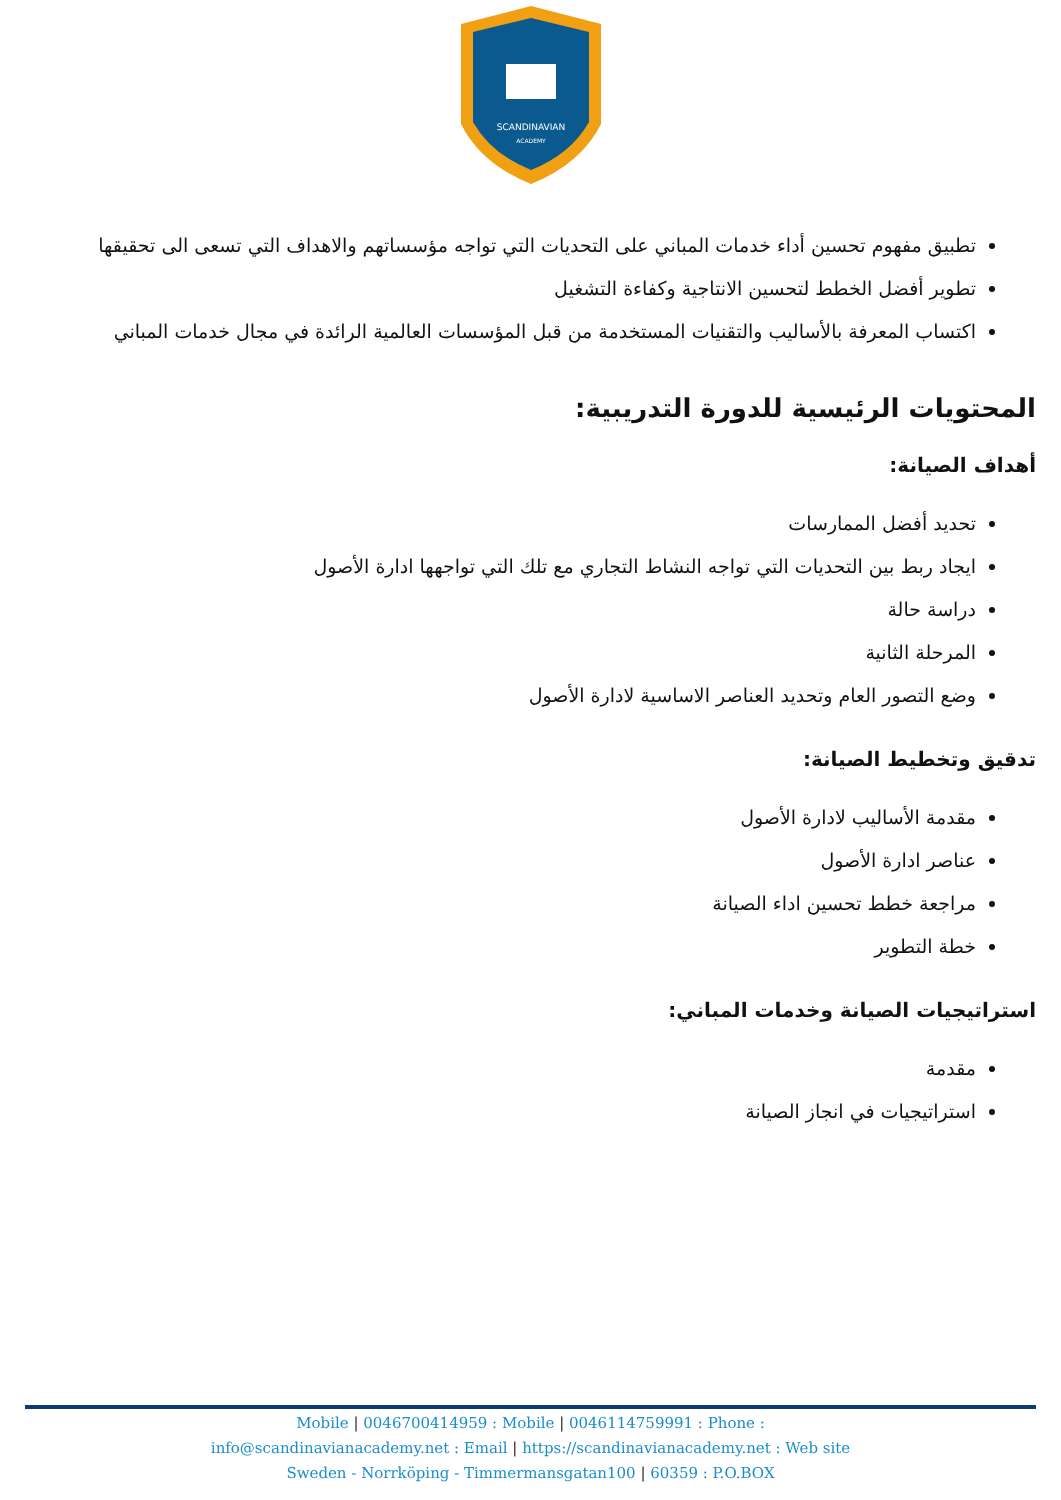SCANDINAVIAN
ACADEMY
تطبيق مفهوم تحسين أداء خدمات المباني على التحديات التي تواجه مؤسساتهم والاهداف التي تسعى الى تحقيقها
تطوير أفضل الخطط لتحسين الانتاجية وكفاءة التشغيل
اكتساب المعرفة بالأساليب والتقنيات المستخدمة من قبل المؤسسات العالمية الرائدة في مجال خدمات المباني
المحتويات الرئيسية للدورة التدريبية:
أهداف الصيانة:
تحديد أفضل الممارسات
ايجاد ربط بين التحديات التي تواجه النشاط التجاري مع تلك التي تواجهها ادارة الأصول
دراسة حالة
المرحلة الثانية
وضع التصور العام وتحديد العناصر الاساسية لادارة الأصول
تدقيق وتخطيط الصيانة:
مقدمة الأساليب لادارة الأصول
عناصر ادارة الأصول
مراجعة خطط تحسين اداء الصيانة
خطة التطوير
استراتيجيات الصيانة وخدمات المباني:
مقدمة
استراتيجيات في انجاز الصيانة
Mobile | 0046700414959 : Mobile | 0046114759991 : Phone :
info@scandinavianacademy.net : Email | https://scandinavianacademy.net : Web site
Sweden - Norrköping - Timmermansgatan100 | 60359 : P.O.BOX